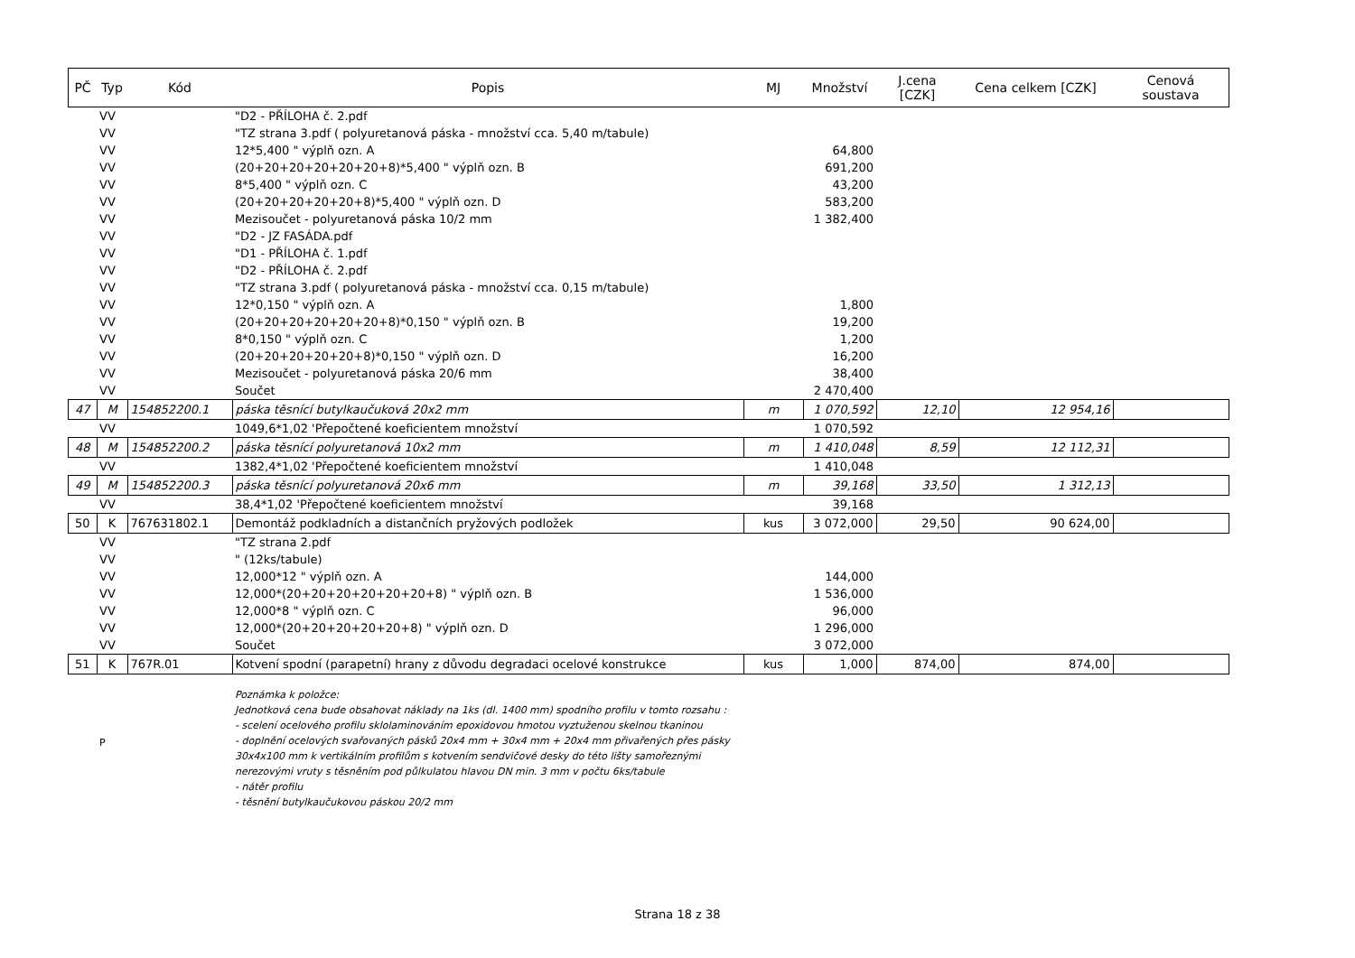| PČ | Typ | Kód | Popis | MJ | Množství | J.cena [CZK] | Cena celkem [CZK] | Cenová soustava |
| --- | --- | --- | --- | --- | --- | --- | --- | --- |
| | VV | | "D2 - PŘÍLOHA č. 2.pdf | | | | | |
| | VV | | "TZ strana 3.pdf ( polyuretanová páska - množství cca. 5,40 m/tabule) | | | | | |
| | VV | | 12*5,400 " výplň ozn. A | | 64,800 | | | |
| | VV | | (20+20+20+20+20+20+8)*5,400 " výplň ozn. B | | 691,200 | | | |
| | VV | | 8*5,400 " výplň ozn. C | | 43,200 | | | |
| | VV | | (20+20+20+20+20+8)*5,400 " výplň ozn. D | | 583,200 | | | |
| | VV | | Mezisoučet - polyuretanová páska 10/2 mm | | 1 382,400 | | | |
| | VV | | "D2 - JZ FASÁDA.pdf | | | | | |
| | VV | | "D1 - PŘÍLOHA č. 1.pdf | | | | | |
| | VV | | "D2 - PŘÍLOHA č. 2.pdf | | | | | |
| | VV | | "TZ strana 3.pdf ( polyuretanová páska - množství cca. 0,15 m/tabule) | | | | | |
| | VV | | 12*0,150 " výplň ozn. A | | 1,800 | | | |
| | VV | | (20+20+20+20+20+20+8)*0,150 " výplň ozn. B | | 19,200 | | | |
| | VV | | 8*0,150 " výplň ozn. C | | 1,200 | | | |
| | VV | | (20+20+20+20+20+8)*0,150 " výplň ozn. D | | 16,200 | | | |
| | VV | | Mezisoučet - polyuretanová páska 20/6 mm | | 38,400 | | | |
| | VV | | Součet | | 2 470,400 | | | |
| 47 | M | 154852200.1 | páska těsnící butylkaučuková 20x2 mm | m | 1 070,592 | 12,10 | 12 954,16 | |
| | VV | | 1049,6*1,02 'Přepočtené koeficientem množství | | 1 070,592 | | | |
| 48 | M | 154852200.2 | páska těsnící polyuretanová 10x2 mm | m | 1 410,048 | 8,59 | 12 112,31 | |
| | VV | | 1382,4*1,02 'Přepočtené koeficientem množství | | 1 410,048 | | | |
| 49 | M | 154852200.3 | páska těsnící polyuretanová 20x6 mm | m | 39,168 | 33,50 | 1 312,13 | |
| | VV | | 38,4*1,02 'Přepočtené koeficientem množství | | 39,168 | | | |
| 50 | K | 767631802.1 | Demontáž podkladních a distančních pryžových podložek | kus | 3 072,000 | 29,50 | 90 624,00 | |
| | VV | | "TZ strana 2.pdf | | | | | |
| | VV | | " (12ks/tabule) | | | | | |
| | VV | | 12,000*12 " výplň ozn. A | | 144,000 | | | |
| | VV | | 12,000*(20+20+20+20+20+20+8) " výplň ozn. B | | 1 536,000 | | | |
| | VV | | 12,000*8 " výplň ozn. C | | 96,000 | | | |
| | VV | | 12,000*(20+20+20+20+20+8) " výplň ozn. D | | 1 296,000 | | | |
| | VV | | Součet | | 3 072,000 | | | |
| 51 | K | 767R.01 | Kotvení spodní (parapetní) hrany z důvodu degradaci ocelové konstrukce | kus | 1,000 | 874,00 | 874,00 | |
| | P | | Poznámka k položce: Jednotková cena bude obsahovat náklady na 1ks (dl. 1400 mm) spodního profilu v tomto rozsahu : - scelení ocelového profilu sklolaminováním epoxidovou hmotou vyztuženou skelnou tkaninou - doplnění ocelových svařovaných pásků 20x4 mm + 30x4 mm + 20x4 mm přivařených přes pásky 30x4x100 mm k vertikálním profilům s kotvením sendvičové desky do této lišty samořeznými nerezovými vruty s těsněním pod půlkulatou hlavou DN min. 3 mm v počtu 6ks/tabule - nátěr profilu - těsnění butylkaučukovou páskou 20/2 mm | | | | | |
Strana 18 z 38